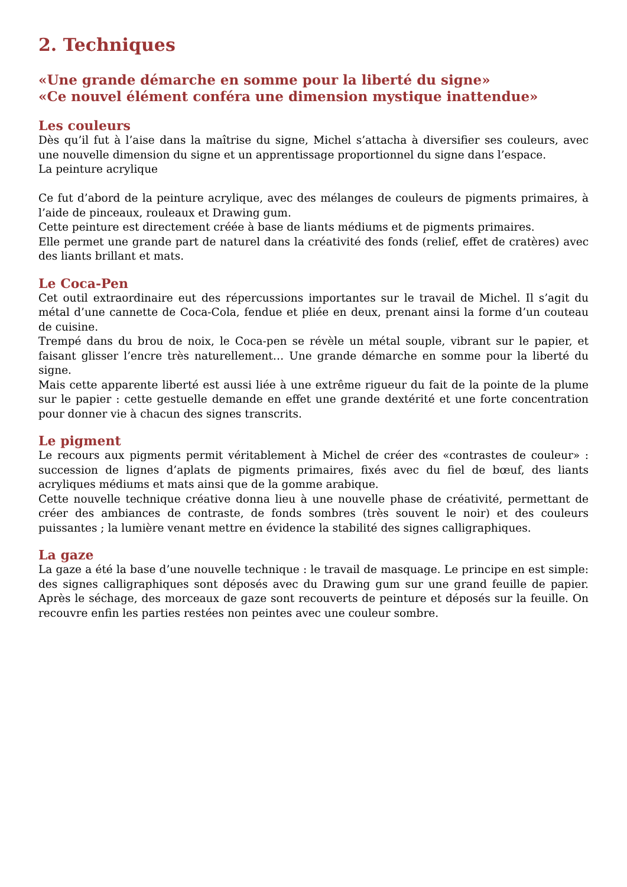2. Techniques
«Une grande démarche en somme pour la liberté du signe»
«Ce nouvel élément conféra une dimension mystique inattendue»
Les couleurs
Dès qu’il fut à l’aise dans la maîtrise du signe, Michel s’attacha à diversifier ses couleurs, avec une nouvelle dimension du signe et un apprentissage proportionnel du signe dans l’espace.
La peinture acrylique
Ce fut d’abord de la peinture acrylique, avec des mélanges de couleurs de pigments primaires, à l’aide de pinceaux, rouleaux et Drawing gum.
Cette peinture est directement créée à base de liants médiums et de pigments primaires.
Elle permet une grande part de naturel dans la créativité des fonds (relief, effet de cratères) avec des liants brillant et mats.
Le Coca-Pen
Cet outil extraordinaire eut des répercussions importantes sur le travail de Michel. Il s’agit du métal d’une cannette de Coca-Cola, fendue et pliée en deux, prenant ainsi la forme d’un couteau de cuisine.
Trempé dans du brou de noix, le Coca-pen se révèle un métal souple, vibrant sur le papier, et faisant glisser l’encre très naturellement… Une grande démarche en somme pour la liberté du signe.
Mais cette apparente liberté est aussi liée à une extrême rigueur du fait de la pointe de la plume sur le papier : cette gestuelle demande en effet une grande dextérité et une forte concentration pour donner vie à chacun des signes transcrits.
Le pigment
Le recours aux pigments permit véritablement à Michel de créer des «contrastes de couleur» : succession de lignes d’aplats de pigments primaires, fixés avec du fiel de bœuf, des liants acryliques médiums et mats ainsi que de la gomme arabique.
Cette nouvelle technique créative donna lieu à une nouvelle phase de créativité, permettant de créer des ambiances de contraste, de fonds sombres (très souvent le noir) et des couleurs puissantes ; la lumière venant mettre en évidence la stabilité des signes calligraphiques.
La gaze
La gaze a été la base d’une nouvelle technique : le travail de masquage. Le principe en est simple: des signes calligraphiques sont déposés avec du Drawing gum sur une grand feuille de papier. Après le séchage, des morceaux de gaze sont recouverts de peinture et déposés sur la feuille. On recouvre enfin les parties restées non peintes avec une couleur sombre.